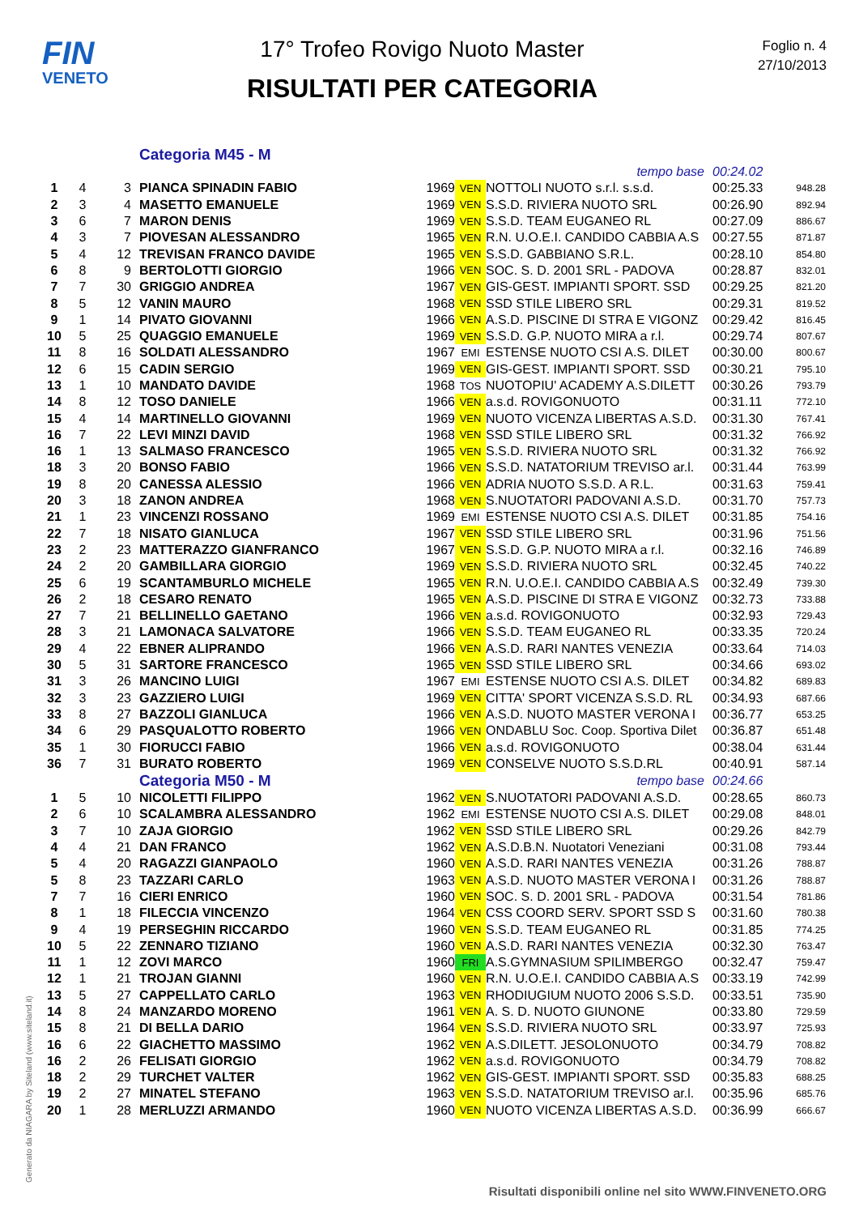FIN
VENETO
17° Trofeo Rovigo Nuoto Master
RISULTATI PER CATEGORIA
Foglio n. 4
27/10/2013
| | | | Categoria M45 - M | | |
| | | | | | | tempo base | 00:24.02 | |
| 1 | 4 | 3 | PIANCA SPINADIN FABIO | 1969 | VEN | NOTTOLI NUOTO s.r.l. s.s.d. | 00:25.33 | 948.28 |
| 2 | 3 | 4 | MASETTO EMANUELE | 1969 | VEN | S.S.D. RIVIERA NUOTO SRL | 00:26.90 | 892.94 |
| 3 | 6 | 7 | MARON DENIS | 1969 | VEN | S.S.D. TEAM EUGANEO RL | 00:27.09 | 886.67 |
| 4 | 3 | 7 | PIOVESAN ALESSANDRO | 1965 | VEN | R.N. U.O.E.I. CANDIDO CABBIA A.S | 00:27.55 | 871.87 |
| 5 | 4 | 12 | TREVISAN FRANCO DAVIDE | 1965 | VEN | S.S.D. GABBIANO S.R.L. | 00:28.10 | 854.80 |
| 6 | 8 | 9 | BERTOLOTTI GIORGIO | 1966 | VEN | SOC. S. D. 2001 SRL - PADOVA | 00:28.87 | 832.01 |
| 7 | 7 | 30 | GRIGGIO ANDREA | 1967 | VEN | GIS-GEST. IMPIANTI SPORT. SSD | 00:29.25 | 821.20 |
| 8 | 5 | 12 | VANIN MAURO | 1968 | VEN | SSD STILE LIBERO SRL | 00:29.31 | 819.52 |
| 9 | 1 | 14 | PIVATO GIOVANNI | 1966 | VEN | A.S.D. PISCINE DI STRA E VIGONZ | 00:29.42 | 816.45 |
| 10 | 5 | 25 | QUAGGIO EMANUELE | 1969 | VEN | S.S.D. G.P. NUOTO MIRA a r.l. | 00:29.74 | 807.67 |
| 11 | 8 | 16 | SOLDATI ALESSANDRO | 1967 | EMI | ESTENSE NUOTO CSI A.S. DILET | 00:30.00 | 800.67 |
| 12 | 6 | 15 | CADIN SERGIO | 1969 | VEN | GIS-GEST. IMPIANTI SPORT. SSD | 00:30.21 | 795.10 |
| 13 | 1 | 10 | MANDATO DAVIDE | 1968 | TOS | NUOTOPIU' ACADEMY A.S.DILETT | 00:30.26 | 793.79 |
| 14 | 8 | 12 | TOSO DANIELE | 1966 | VEN | a.s.d. ROVIGONUOTO | 00:31.11 | 772.10 |
| 15 | 4 | 14 | MARTINELLO GIOVANNI | 1969 | VEN | NUOTO VICENZA LIBERTAS A.S.D. | 00:31.30 | 767.41 |
| 16 | 7 | 22 | LEVI MINZI DAVID | 1968 | VEN | SSD STILE LIBERO SRL | 00:31.32 | 766.92 |
| 16 | 1 | 13 | SALMASO FRANCESCO | 1965 | VEN | S.S.D. RIVIERA NUOTO SRL | 00:31.32 | 766.92 |
| 18 | 3 | 20 | BONSO FABIO | 1966 | VEN | S.S.D. NATATORIUM TREVISO ar.l. | 00:31.44 | 763.99 |
| 19 | 8 | 20 | CANESSA ALESSIO | 1966 | VEN | ADRIA NUOTO S.S.D. A R.L. | 00:31.63 | 759.41 |
| 20 | 3 | 18 | ZANON ANDREA | 1968 | VEN | S.NUOTATORI PADOVANI A.S.D. | 00:31.70 | 757.73 |
| 21 | 1 | 23 | VINCENZI ROSSANO | 1969 | EMI | ESTENSE NUOTO CSI A.S. DILET | 00:31.85 | 754.16 |
| 22 | 7 | 18 | NISATO GIANLUCA | 1967 | VEN | SSD STILE LIBERO SRL | 00:31.96 | 751.56 |
| 23 | 2 | 23 | MATTERAZZO GIANFRANCO | 1967 | VEN | S.S.D. G.P. NUOTO MIRA a r.l. | 00:32.16 | 746.89 |
| 24 | 2 | 20 | GAMBILLARA GIORGIO | 1969 | VEN | S.S.D. RIVIERA NUOTO SRL | 00:32.45 | 740.22 |
| 25 | 6 | 19 | SCANTAMBURLO MICHELE | 1965 | VEN | R.N. U.O.E.I. CANDIDO CABBIA A.S | 00:32.49 | 739.30 |
| 26 | 2 | 18 | CESARO RENATO | 1965 | VEN | A.S.D. PISCINE DI STRA E VIGONZ | 00:32.73 | 733.88 |
| 27 | 7 | 21 | BELLINELLO GAETANO | 1966 | VEN | a.s.d. ROVIGONUOTO | 00:32.93 | 729.43 |
| 28 | 3 | 21 | LAMONACA SALVATORE | 1966 | VEN | S.S.D. TEAM EUGANEO RL | 00:33.35 | 720.24 |
| 29 | 4 | 22 | EBNER ALIPRANDO | 1966 | VEN | A.S.D. RARI NANTES VENEZIA | 00:33.64 | 714.03 |
| 30 | 5 | 31 | SARTORE FRANCESCO | 1965 | VEN | SSD STILE LIBERO SRL | 00:34.66 | 693.02 |
| 31 | 3 | 26 | MANCINO LUIGI | 1967 | EMI | ESTENSE NUOTO CSI A.S. DILET | 00:34.82 | 689.83 |
| 32 | 3 | 23 | GAZZIERO LUIGI | 1969 | VEN | CITTA' SPORT VICENZA S.S.D. RL | 00:34.93 | 687.66 |
| 33 | 8 | 27 | BAZZOLI GIANLUCA | 1966 | VEN | A.S.D. NUOTO MASTER VERONA I | 00:36.77 | 653.25 |
| 34 | 6 | 29 | PASQUALOTTO ROBERTO | 1966 | VEN | ONDABLU Soc. Coop. Sportiva Dilet | 00:36.87 | 651.48 |
| 35 | 1 | 30 | FIORUCCI FABIO | 1966 | VEN | a.s.d. ROVIGONUOTO | 00:38.04 | 631.44 |
| 36 | 7 | 31 | BURATO ROBERTO | 1969 | VEN | CONSELVE NUOTO S.S.D.RL | 00:40.91 | 587.14 |
| | | | Categoria M50 - M | | | tempo base | 00:24.66 | |
| 1 | 5 | 10 | NICOLETTI FILIPPO | 1962 | VEN | S.NUOTATORI PADOVANI A.S.D. | 00:28.65 | 860.73 |
| 2 | 6 | 10 | SCALAMBRA ALESSANDRO | 1962 | EMI | ESTENSE NUOTO CSI A.S. DILET | 00:29.08 | 848.01 |
| 3 | 7 | 10 | ZAJA GIORGIO | 1962 | VEN | SSD STILE LIBERO SRL | 00:29.26 | 842.79 |
| 4 | 4 | 21 | DAN FRANCO | 1962 | VEN | A.S.D.B.N. Nuotatori Veneziani | 00:31.08 | 793.44 |
| 5 | 4 | 20 | RAGAZZI GIANPAOLO | 1960 | VEN | A.S.D. RARI NANTES VENEZIA | 00:31.26 | 788.87 |
| 5 | 8 | 23 | TAZZARI CARLO | 1963 | VEN | A.S.D. NUOTO MASTER VERONA I | 00:31.26 | 788.87 |
| 7 | 7 | 16 | CIERI ENRICO | 1960 | VEN | SOC. S. D. 2001 SRL - PADOVA | 00:31.54 | 781.86 |
| 8 | 1 | 18 | FILECCIA VINCENZO | 1964 | VEN | CSS COORD SERV. SPORT SSD S | 00:31.60 | 780.38 |
| 9 | 4 | 19 | PERSEGHIN RICCARDO | 1960 | VEN | S.S.D. TEAM EUGANEO RL | 00:31.85 | 774.25 |
| 10 | 5 | 22 | ZENNARO TIZIANO | 1960 | VEN | A.S.D. RARI NANTES VENEZIA | 00:32.30 | 763.47 |
| 11 | 1 | 12 | ZOVI MARCO | 1960 | FRI | A.S.GYMNASIUM SPILIMBERGO | 00:32.47 | 759.47 |
| 12 | 1 | 21 | TROJAN GIANNI | 1960 | VEN | R.N. U.O.E.I. CANDIDO CABBIA A.S | 00:33.19 | 742.99 |
| 13 | 5 | 27 | CAPPELLATO CARLO | 1963 | VEN | RHODIUGIUM NUOTO 2006 S.S.D. | 00:33.51 | 735.90 |
| 14 | 8 | 24 | MANZARDO MORENO | 1961 | VEN | A. S. D. NUOTO GIUNONE | 00:33.80 | 729.59 |
| 15 | 8 | 21 | DI BELLA DARIO | 1964 | VEN | S.S.D. RIVIERA NUOTO SRL | 00:33.97 | 725.93 |
| 16 | 6 | 22 | GIACHETTO MASSIMO | 1962 | VEN | A.S.DILETT. JESOLONUOTO | 00:34.79 | 708.82 |
| 16 | 2 | 26 | FELISATI GIORGIO | 1962 | VEN | a.s.d. ROVIGONUOTO | 00:34.79 | 708.82 |
| 18 | 2 | 29 | TURCHET VALTER | 1962 | VEN | GIS-GEST. IMPIANTI SPORT. SSD | 00:35.83 | 688.25 |
| 19 | 2 | 27 | MINATEL STEFANO | 1963 | VEN | S.S.D. NATATORIUM TREVISO ar.l. | 00:35.96 | 685.76 |
| 20 | 1 | 28 | MERLUZZI ARMANDO | 1960 | VEN | NUOTO VICENZA LIBERTAS A.S.D. | 00:36.99 | 666.67 |
Generato da NIAGARA by Siteland (www.siteland.it)
Risultati disponibili online nel sito WWW.FINVENETO.ORG